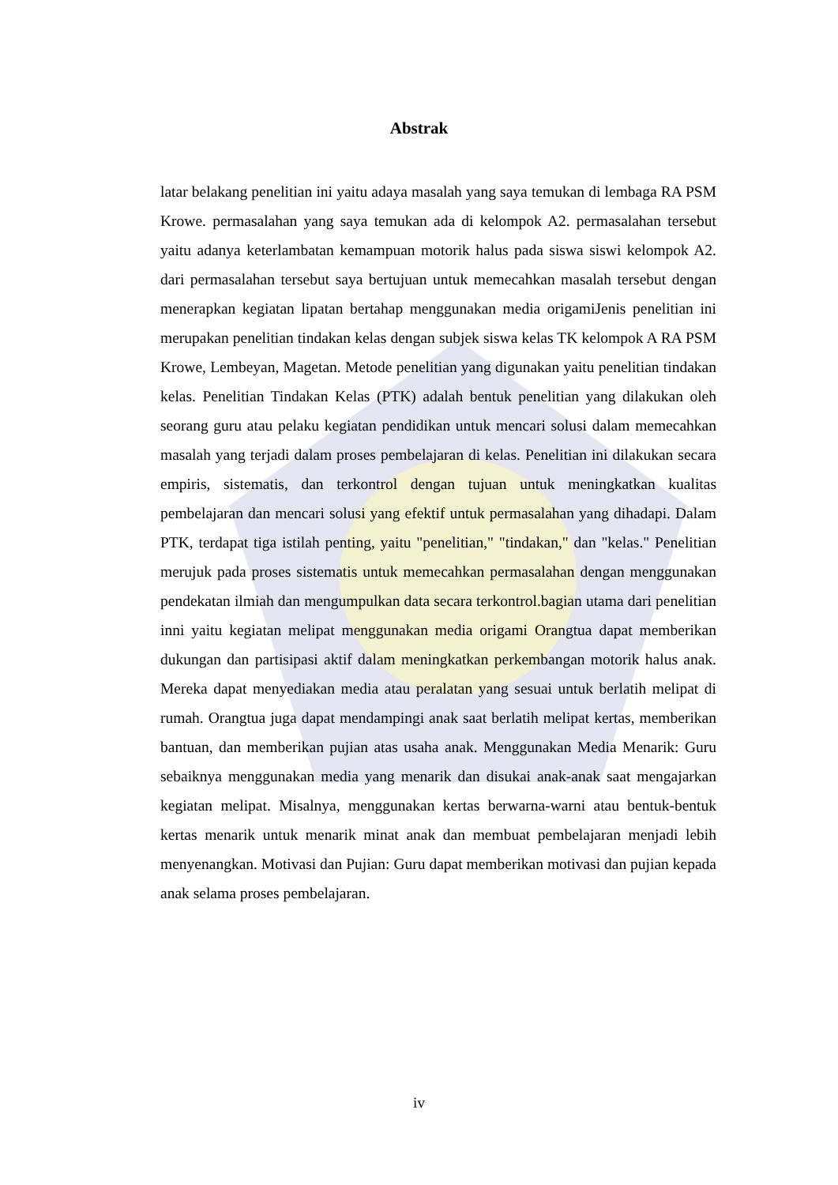Abstrak
latar belakang penelitian ini yaitu adaya masalah yang saya temukan di lembaga RA PSM Krowe. permasalahan yang saya temukan ada di kelompok A2. permasalahan tersebut yaitu adanya keterlambatan kemampuan motorik halus pada siswa siswi kelompok A2. dari permasalahan tersebut saya bertujuan untuk memecahkan masalah tersebut dengan menerapkan kegiatan lipatan bertahap menggunakan media origamiJenis penelitian ini merupakan penelitian tindakan kelas dengan subjek siswa kelas TK kelompok A RA PSM Krowe, Lembeyan, Magetan. Metode penelitian yang digunakan yaitu penelitian tindakan kelas. Penelitian Tindakan Kelas (PTK) adalah bentuk penelitian yang dilakukan oleh seorang guru atau pelaku kegiatan pendidikan untuk mencari solusi dalam memecahkan masalah yang terjadi dalam proses pembelajaran di kelas. Penelitian ini dilakukan secara empiris, sistematis, dan terkontrol dengan tujuan untuk meningkatkan kualitas pembelajaran dan mencari solusi yang efektif untuk permasalahan yang dihadapi. Dalam PTK, terdapat tiga istilah penting, yaitu "penelitian," "tindakan," dan "kelas." Penelitian merujuk pada proses sistematis untuk memecahkan permasalahan dengan menggunakan pendekatan ilmiah dan mengumpulkan data secara terkontrol.bagian utama dari penelitian inni yaitu kegiatan melipat menggunakan media origami Orangtua dapat memberikan dukungan dan partisipasi aktif dalam meningkatkan perkembangan motorik halus anak. Mereka dapat menyediakan media atau peralatan yang sesuai untuk berlatih melipat di rumah. Orangtua juga dapat mendampingi anak saat berlatih melipat kertas, memberikan bantuan, dan memberikan pujian atas usaha anak. Menggunakan Media Menarik: Guru sebaiknya menggunakan media yang menarik dan disukai anak-anak saat mengajarkan kegiatan melipat. Misalnya, menggunakan kertas berwarna-warni atau bentuk-bentuk kertas menarik untuk menarik minat anak dan membuat pembelajaran menjadi lebih menyenangkan. Motivasi dan Pujian: Guru dapat memberikan motivasi dan pujian kepada anak selama proses pembelajaran.
iv